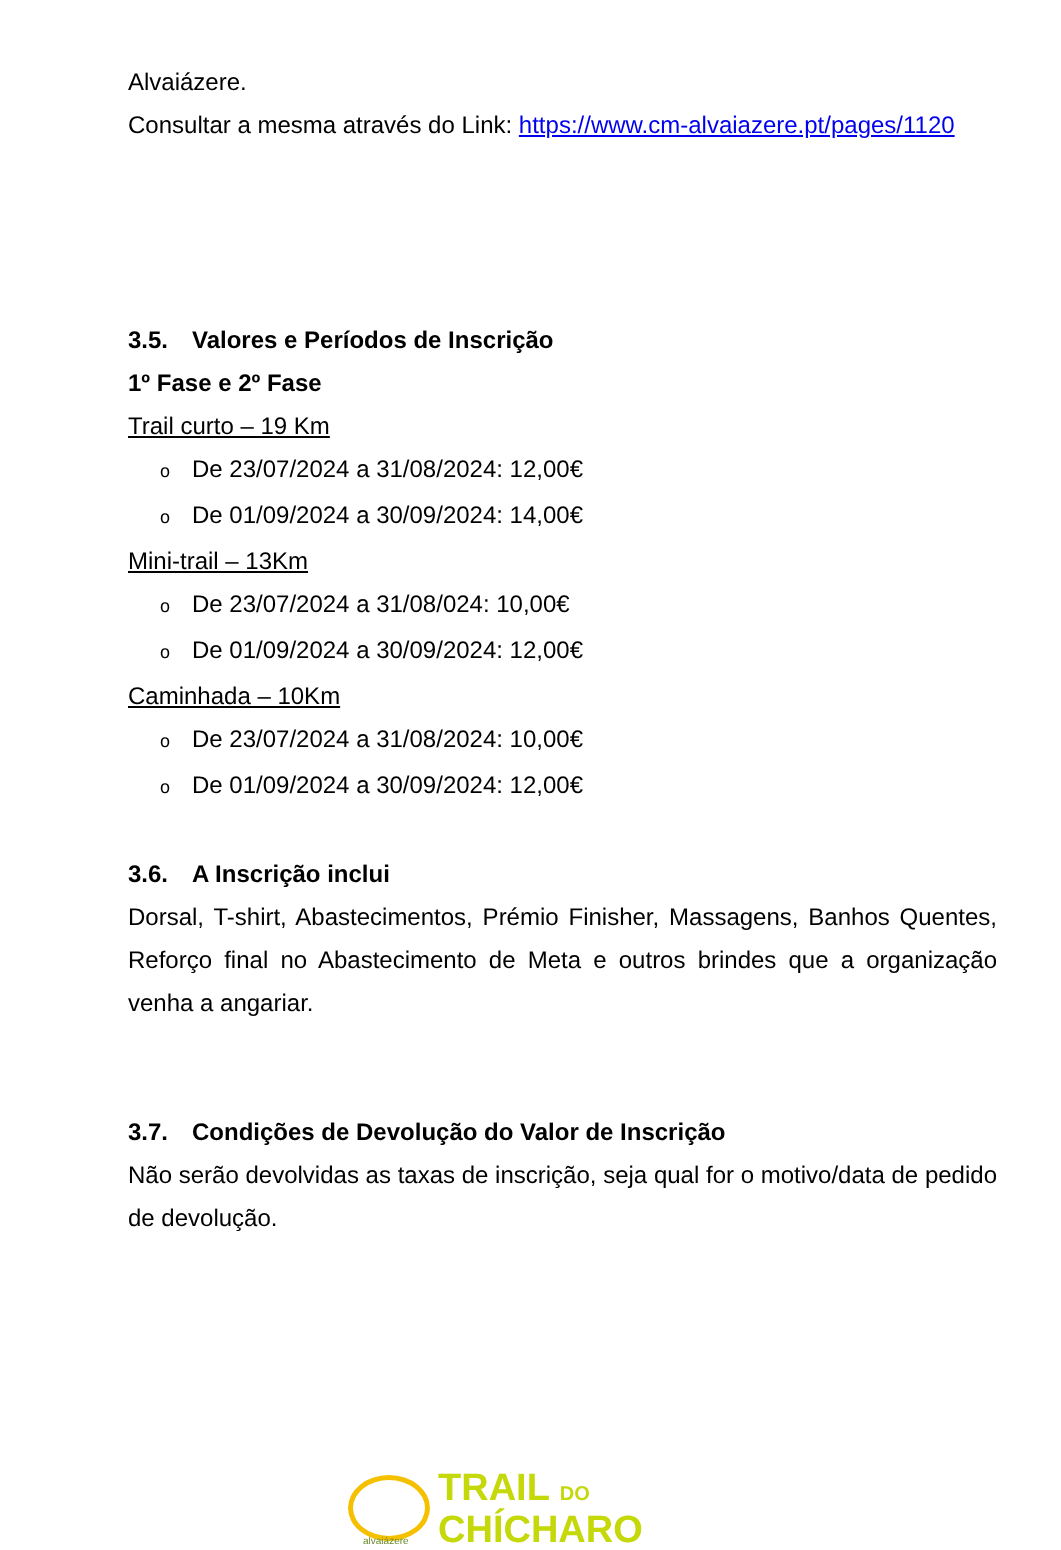Alvaiázere.
Consultar a mesma através do Link: https://www.cm-alvaiazere.pt/pages/1120
3.5. Valores e Períodos de Inscrição
1º Fase e 2º Fase
Trail curto – 19 Km
o De 23/07/2024 a 31/08/2024: 12,00€
o De 01/09/2024 a 30/09/2024: 14,00€
Mini-trail – 13Km
o De 23/07/2024 a 31/08/024: 10,00€
o De 01/09/2024 a 30/09/2024: 12,00€
Caminhada – 10Km
o De 23/07/2024 a 31/08/2024: 10,00€
o De 01/09/2024 a 30/09/2024: 12,00€
3.6. A Inscrição inclui
Dorsal, T-shirt, Abastecimentos, Prémio Finisher, Massagens, Banhos Quentes, Reforço final no Abastecimento de Meta e outros brindes que a organização venha a angariar.
3.7. Condições de Devolução do Valor de Inscrição
Não serão devolvidas as taxas de inscrição, seja qual for o motivo/data de pedido de devolução.
alvaiázere
TRAIL DO
CHÍCHARO